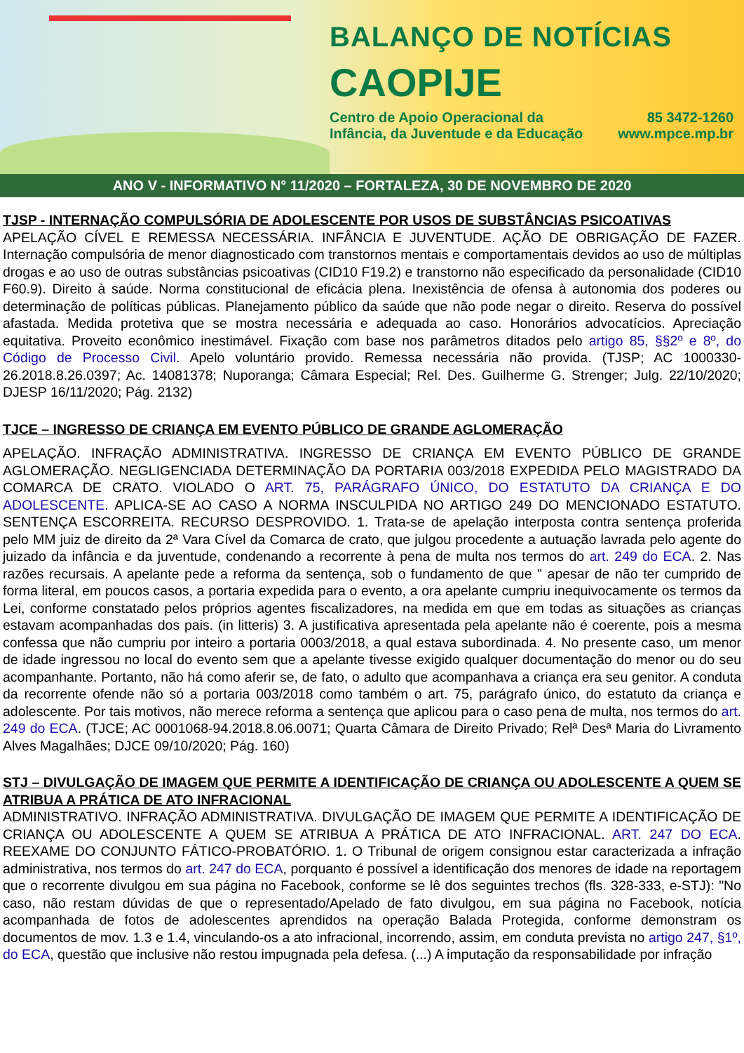BALANÇO DE NOTÍCIAS
CAOPIJE
Centro de Apoio Operacional da
Infância, da Juventude e da Educação
85 3472-1260
www.mpce.mp.br
ANO V - INFORMATIVO N° 11/2020 – FORTALEZA, 30 DE NOVEMBRO DE 2020
TJSP - INTERNAÇÃO COMPULSÓRIA DE ADOLESCENTE POR USOS DE SUBSTÂNCIAS PSICOATIVAS
APELAÇÃO CÍVEL E REMESSA NECESSÁRIA. INFÂNCIA E JUVENTUDE. AÇÃO DE OBRIGAÇÃO DE FAZER. Internação compulsória de menor diagnosticado com transtornos mentais e comportamentais devidos ao uso de múltiplas drogas e ao uso de outras substâncias psicoativas (CID10 F19.2) e transtorno não especificado da personalidade (CID10 F60.9). Direito à saúde. Norma constitucional de eficácia plena. Inexistência de ofensa à autonomia dos poderes ou determinação de políticas públicas. Planejamento público da saúde que não pode negar o direito. Reserva do possível afastada. Medida protetiva que se mostra necessária e adequada ao caso. Honorários advocatícios. Apreciação equitativa. Proveito econômico inestimável. Fixação com base nos parâmetros ditados pelo artigo 85, §§2º e 8º, do Código de Processo Civil. Apelo voluntário provido. Remessa necessária não provida. (TJSP; AC 1000330-26.2018.8.26.0397; Ac. 14081378; Nuporanga; Câmara Especial; Rel. Des. Guilherme G. Strenger; Julg. 22/10/2020; DJESP 16/11/2020; Pág. 2132)
TJCE – INGRESSO DE CRIANÇA EM EVENTO PÚBLICO DE GRANDE AGLOMERAÇÃO
APELAÇÃO. INFRAÇÃO ADMINISTRATIVA. INGRESSO DE CRIANÇA EM EVENTO PÚBLICO DE GRANDE AGLOMERAÇÃO. NEGLIGENCIADA DETERMINAÇÃO DA PORTARIA 003/2018 EXPEDIDA PELO MAGISTRADO DA COMARCA DE CRATO. VIOLADO O ART. 75, PARÁGRAFO ÚNICO, DO ESTATUTO DA CRIANÇA E DO ADOLESCENTE. APLICA-SE AO CASO A NORMA INSCULPIDA NO ARTIGO 249 DO MENCIONADO ESTATUTO. SENTENÇA ESCORREITA. RECURSO DESPROVIDO. 1. Trata-se de apelação interposta contra sentença proferida pelo MM juiz de direito da 2ª Vara Cível da Comarca de crato, que julgou procedente a autuação lavrada pelo agente do juizado da infância e da juventude, condenando a recorrente à pena de multa nos termos do art. 249 do ECA. 2. Nas razões recursais. A apelante pede a reforma da sentença, sob o fundamento de que " apesar de não ter cumprido de forma literal, em poucos casos, a portaria expedida para o evento, a ora apelante cumpriu inequivocamente os termos da Lei, conforme constatado pelos próprios agentes fiscalizadores, na medida em que em todas as situações as crianças estavam acompanhadas dos pais. (in litteris) 3. A justificativa apresentada pela apelante não é coerente, pois a mesma confessa que não cumpriu por inteiro a portaria 0003/2018, a qual estava subordinada. 4. No presente caso, um menor de idade ingressou no local do evento sem que a apelante tivesse exigido qualquer documentação do menor ou do seu acompanhante. Portanto, não há como aferir se, de fato, o adulto que acompanhava a criança era seu genitor. A conduta da recorrente ofende não só a portaria 003/2018 como também o art. 75, parágrafo único, do estatuto da criança e adolescente. Por tais motivos, não merece reforma a sentença que aplicou para o caso pena de multa, nos termos do art. 249 do ECA. (TJCE; AC 0001068-94.2018.8.06.0071; Quarta Câmara de Direito Privado; Relª Desª Maria do Livramento Alves Magalhães; DJCE 09/10/2020; Pág. 160)
STJ – DIVULGAÇÃO DE IMAGEM QUE PERMITE A IDENTIFICAÇÃO DE CRIANÇA OU ADOLESCENTE A QUEM SE ATRIBUA A PRÁTICA DE ATO INFRACIONAL
ADMINISTRATIVO. INFRAÇÃO ADMINISTRATIVA. DIVULGAÇÃO DE IMAGEM QUE PERMITE A IDENTIFICAÇÃO DE CRIANÇA OU ADOLESCENTE A QUEM SE ATRIBUA A PRÁTICA DE ATO INFRACIONAL. ART. 247 DO ECA. REEXAME DO CONJUNTO FÁTICO-PROBATÓRIO. 1. O Tribunal de origem consignou estar caracterizada a infração administrativa, nos termos do art. 247 do ECA, porquanto é possível a identificação dos menores de idade na reportagem que o recorrente divulgou em sua página no Facebook, conforme se lê dos seguintes trechos (fls. 328-333, e-STJ): "No caso, não restam dúvidas de que o representado/Apelado de fato divulgou, em sua página no Facebook, notícia acompanhada de fotos de adolescentes aprendidos na operação Balada Protegida, conforme demonstram os documentos de mov. 1.3 e 1.4, vinculando-os a ato infracional, incorrendo, assim, em conduta prevista no artigo 247, §1º, do ECA, questão que inclusive não restou impugnada pela defesa. (...) A imputação da responsabilidade por infração